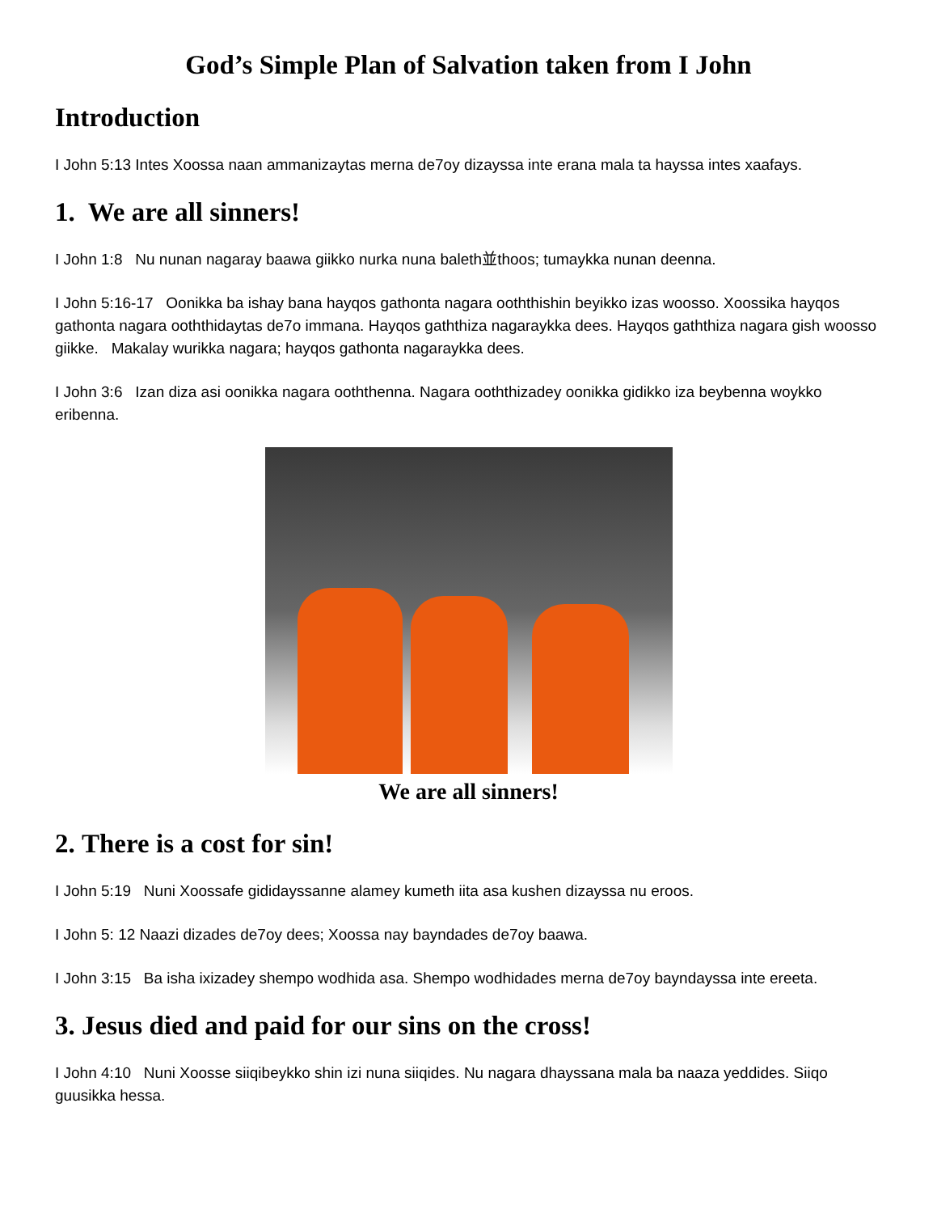God’s Simple Plan of Salvation taken from I John
Introduction
I John 5:13 Intes Xoossa naan ammanizaytas merna de7oy dizayssa inte erana mala ta hayssa intes xaafays.
1. We are all sinners!
I John 1:8 Nu nunan nagaray baawa giikko nurka nuna baleth並thoos; tumaykka nunan deenna.
I John 5:16-17 Oonikka ba ishay bana hayqos gathonta nagara ooththishin beyikko izas woosso. Xoossika hayqos gathonta nagara ooththidaytas de7o immana. Hayqos gaththiza nagaraykka dees. Hayqos gaththiza nagara gish woosso giikke. Makalay wurikka nagara; hayqos gathonta nagaraykka dees.
I John 3:6 Izan diza asi oonikka nagara ooththenna. Nagara ooththizadey oonikka gidikko iza beybenna woykko eribenna.
We are all sinners!
2. There is a cost for sin!
I John 5:19 Nuni Xoossafe gididayssanne alamey kumeth iita asa kushen dizayssa nu eroos.
I John 5: 12 Naazi dizades de7oy dees; Xoossa nay bayndades de7oy baawa.
I John 3:15 Ba isha ixizadey shempo wodhida asa. Shempo wodhidades merna de7oy bayndayssa inte ereeta.
3. Jesus died and paid for our sins on the cross!
I John 4:10 Nuni Xoosse siiqibeykko shin izi nuna siiqides. Nu nagara dhayssana mala ba naaza yeddides. Siiqo guusikka hessa.